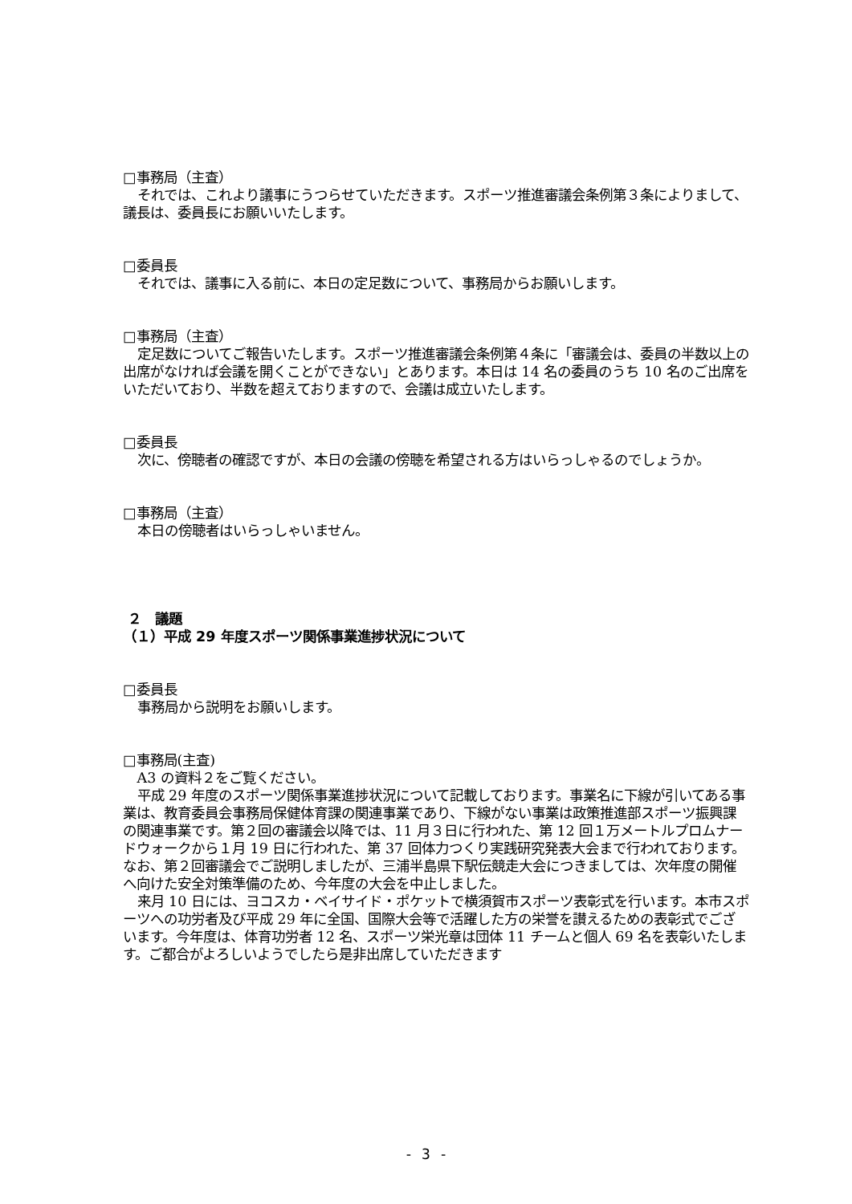□事務局（主査）
それでは、これより議事にうつらせていただきます。スポーツ推進審議会条例第３条によりまして、議長は、委員長にお願いいたします。
□委員長
それでは、議事に入る前に、本日の定足数について、事務局からお願いします。
□事務局（主査）
定足数についてご報告いたします。スポーツ推進審議会条例第４条に「審議会は、委員の半数以上の出席がなければ会議を開くことができない」とあります。本日は 14 名の委員のうち 10 名のご出席をいただいており、半数を超えておりますので、会議は成立いたします。
□委員長
次に、傍聴者の確認ですが、本日の会議の傍聴を希望される方はいらっしゃるのでしょうか。
□事務局（主査）
本日の傍聴者はいらっしゃいません。
２　議題
（１）平成 29 年度スポーツ関係事業進捗状況について
□委員長
事務局から説明をお願いします。
□事務局(主査)
A3 の資料２をご覧ください。
平成 29 年度のスポーツ関係事業進捗状況について記載しております。事業名に下線が引いてある事業は、教育委員会事務局保健体育課の関連事業であり、下線がない事業は政策推進部スポーツ振興課の関連事業です。第２回の審議会以降では、11 月３日に行われた、第 12 回１万メートルプロムナードウォークから１月 19 日に行われた、第 37 回体力つくり実践研究発表大会まで行われております。なお、第２回審議会でご説明しましたが、三浦半島県下駅伝競走大会につきましては、次年度の開催へ向けた安全対策準備のため、今年度の大会を中止しました。
来月 10 日には、ヨコスカ・ベイサイド・ポケットで横須賀市スポーツ表彰式を行います。本市スポーツへの功労者及び平成 29 年に全国、国際大会等で活躍した方の栄誉を讃えるための表彰式でございます。今年度は、体育功労者 12 名、スポーツ栄光章は団体 11 チームと個人 69 名を表彰いたします。ご都合がよろしいようでしたら是非出席していただきます
- 3 -